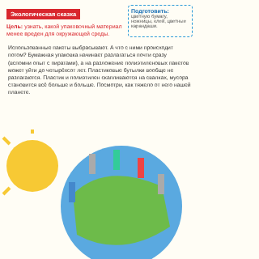Экологическая сказка
Цель: узнать, какой упаковочный материал менее вреден для окружающей среды.
Подготовить:
цветную бумагу, ножницы, клей, цветные карандаши.
Использованные пакеты выбрасывают. А что с ними происходит потом? Бумажная упаковка начинает разлагаться почти сразу (вспомни опыт с пиратами), а на разложение полиэтиленовых пакетов может уйти до четырёхсот лет. Пластиковые бутылки вообще не разлагаются. Пластик и полиэтилен скапливаются на свалках, мусора становится всё больше и больше. Посмотри, как тяжело от него нашей планете.